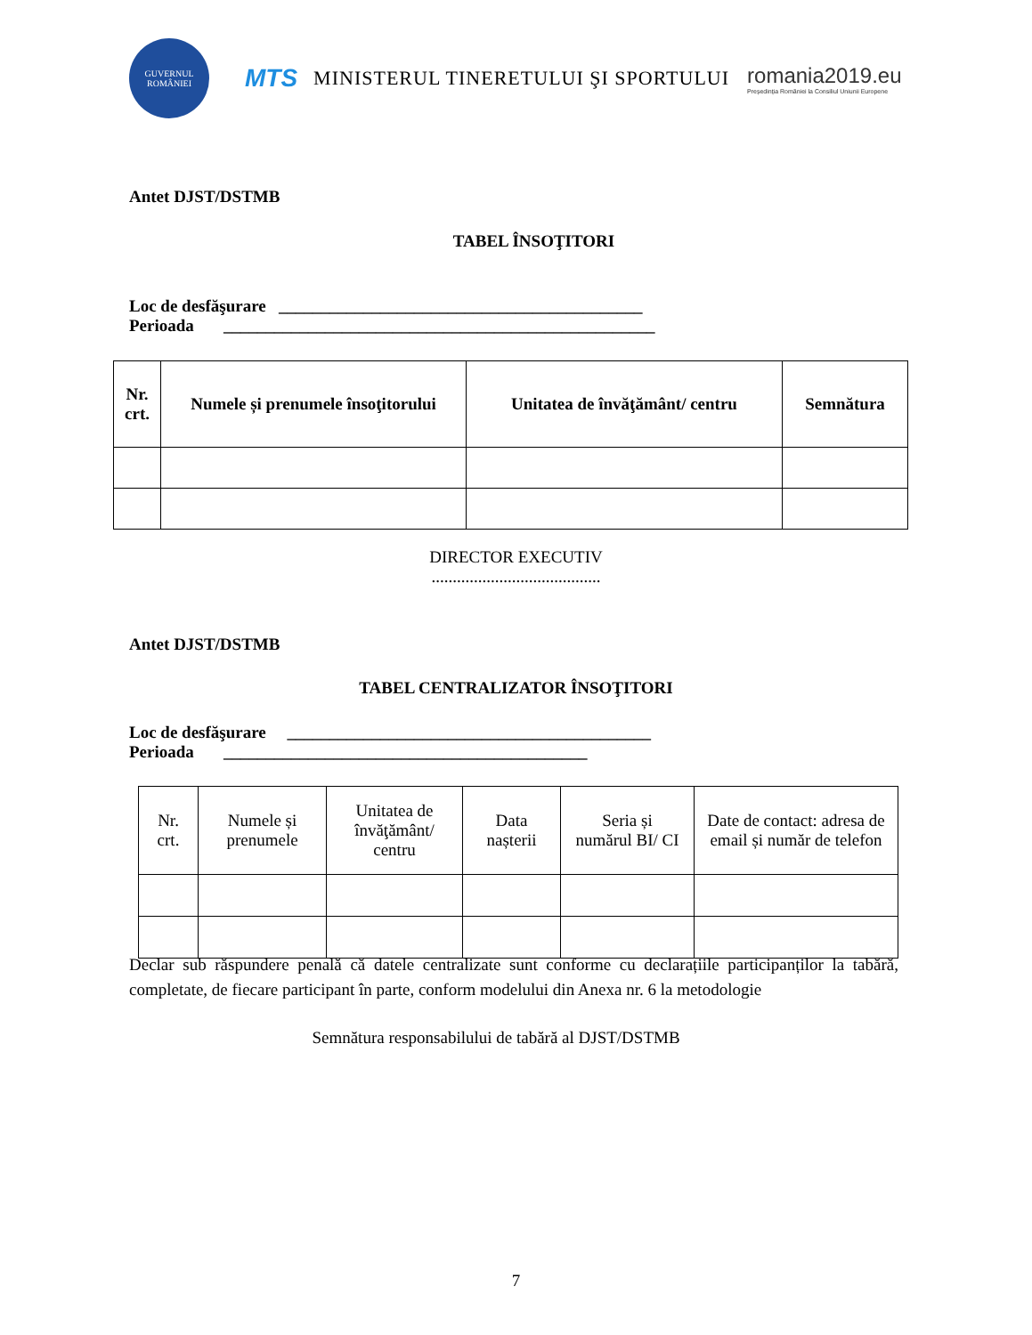GUVERNUL ROMÂNIEI
MTS
MINISTERUL TINERETULUI ŞI SPORTULUI
romania2019.eu
Președinția României la Consiliul Uniunii Europene
Antet DJST/DSTMB
TABEL ÎNSOŢITORI
Loc de desfăşurare ___________________________________________
Perioada ___________________________________________________
| Nr. crt. | Numele și prenumele însoţitorului | Unitatea de învăţământ/ centru | Semnătura |
| --- | --- | --- | --- |
DIRECTOR EXECUTIV
........................................
Antet DJST/DSTMB
TABEL CENTRALIZATOR ÎNSOŢITORI
Loc de desfăşurare ___________________________________________
Perioada ___________________________________________
| Nr. crt. | Numele și prenumele | Unitatea de învăţământ/ centru | Data nașterii | Seria și numărul BI/ CI | Date de contact: adresa de email și număr de telefon |
| --- | --- | --- | --- | --- | --- |
Declar sub răspundere penală că datele centralizate sunt conforme cu declarațiile participanților la tabără, completate, de fiecare participant în parte, conform modelului din Anexa nr. 6 la metodologie
Semnătura responsabilului de tabără al DJST/DSTMB
7